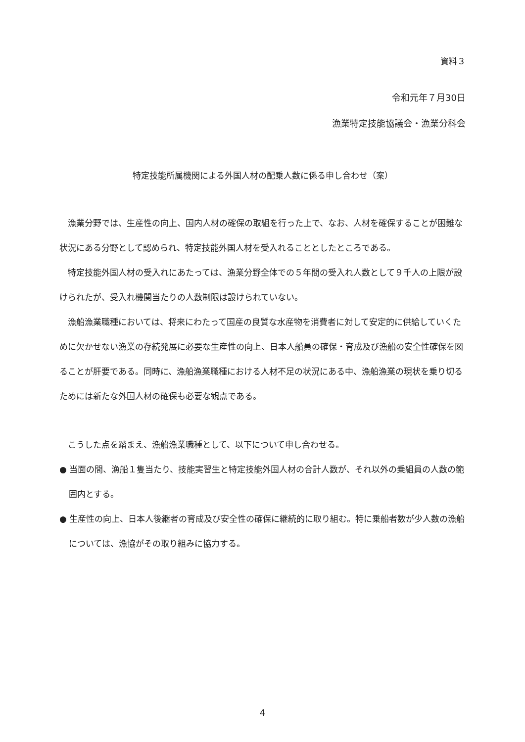資料３
令和元年７月30日
漁業特定技能協議会・漁業分科会
特定技能所属機関による外国人材の配乗人数に係る申し合わせ（案）
漁業分野では、生産性の向上、国内人材の確保の取組を行った上で、なお、人材を確保することが困難な状況にある分野として認められ、特定技能外国人材を受入れることとしたところである。
特定技能外国人材の受入れにあたっては、漁業分野全体での５年間の受入れ人数として９千人の上限が設けられたが、受入れ機関当たりの人数制限は設けられていない。
漁船漁業職種においては、将来にわたって国産の良質な水産物を消費者に対して安定的に供給していくために欠かせない漁業の存続発展に必要な生産性の向上、日本人船員の確保・育成及び漁船の安全性確保を図ることが肝要である。同時に、漁船漁業職種における人材不足の状況にある中、漁船漁業の現状を乗り切るためには新たな外国人材の確保も必要な観点である。
こうした点を踏まえ、漁船漁業職種として、以下について申し合わせる。
● 当面の間、漁船１隻当たり、技能実習生と特定技能外国人材の合計人数が、それ以外の乗組員の人数の範囲内とする。
● 生産性の向上、日本人後継者の育成及び安全性の確保に継続的に取り組む。特に乗船者数が少人数の漁船については、漁協がその取り組みに協力する。
4